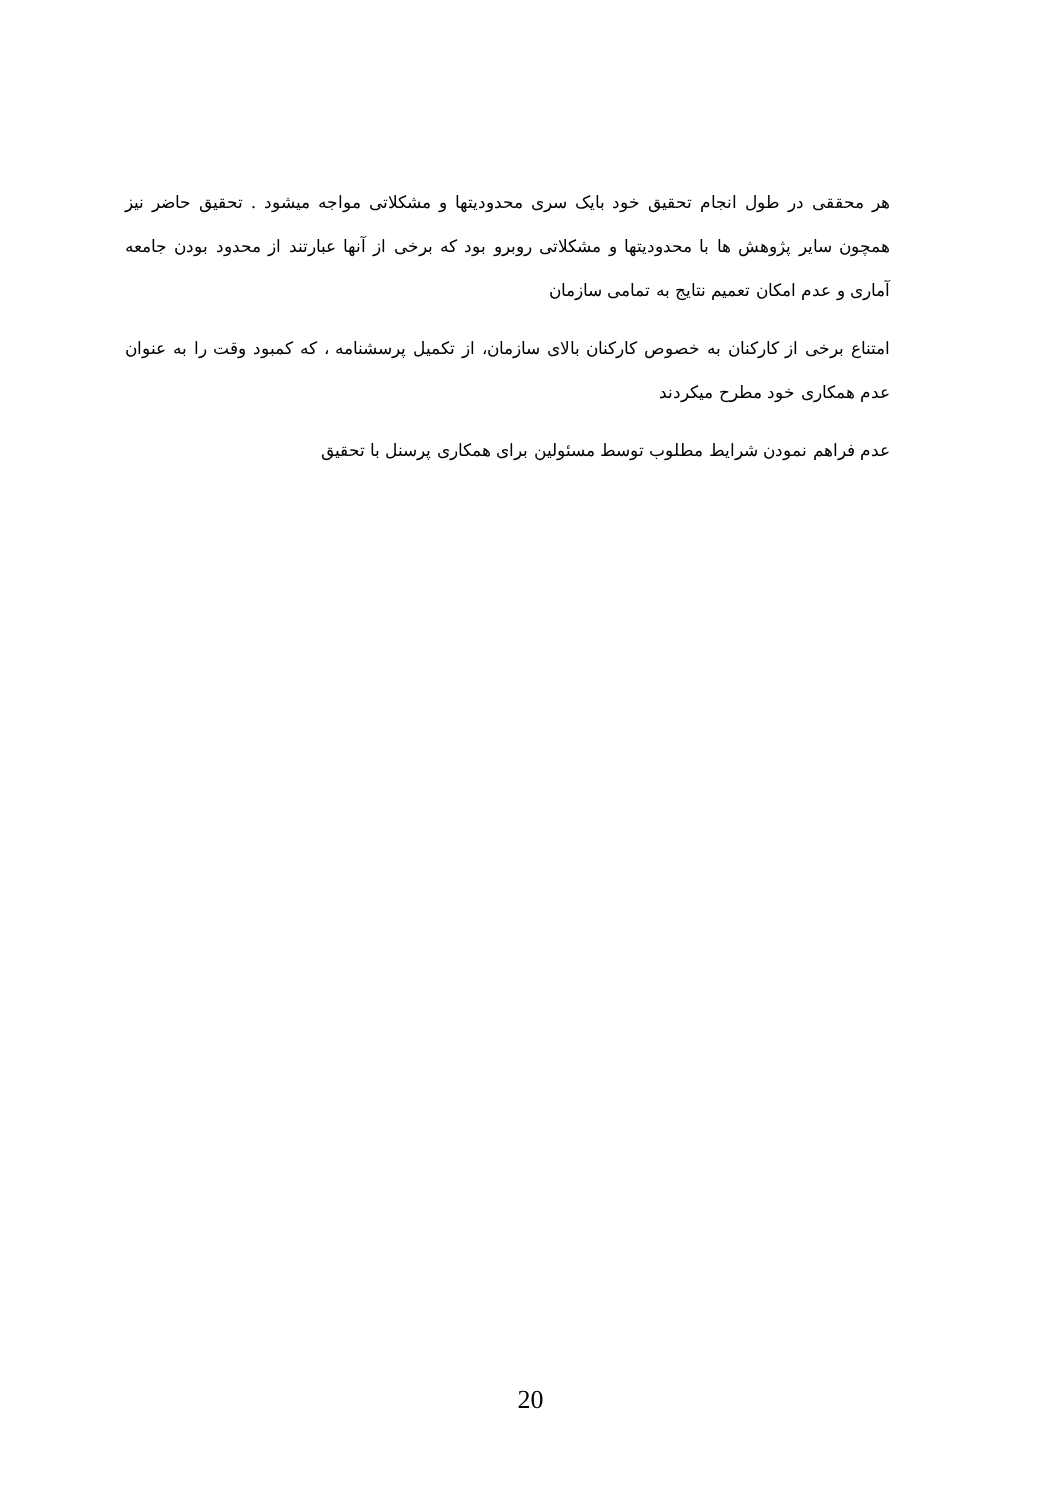هر محققی در طول انجام تحقیق خود بایک سری محدودیتها و مشکلاتی مواجه میشود . تحقیق حاضر نیز همچون سایر پژوهش ها با محدودیتها و مشکلاتی روبرو بود که برخی از آنها عبارتند از محدود بودن جامعه آماری و عدم امکان تعمیم نتایج به تمامی سازمان
امتناع برخی از کارکنان به خصوص کارکنان بالای سازمان، از تکمیل پرسشنامه ، که کمبود وقت را به عنوان عدم همکاری خود مطرح میکردند
عدم فراهم نمودن شرایط مطلوب توسط مسئولین برای همکاری پرسنل با تحقیق
20